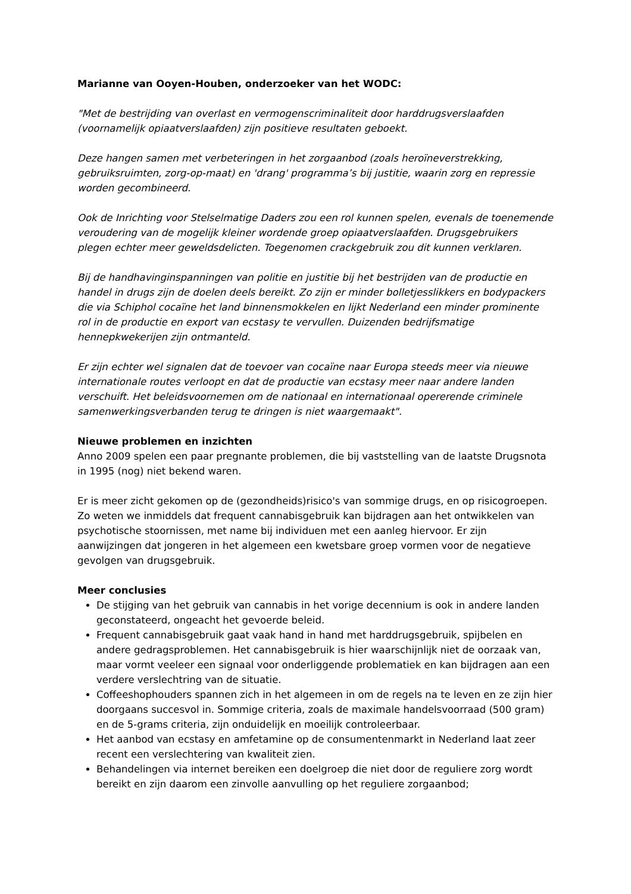Marianne van Ooyen-Houben, onderzoeker van het WODC:
"Met de bestrijding van overlast en vermogenscriminaliteit door harddrugsverslaafden (voornamelijk opiaatverslaafden) zijn positieve resultaten geboekt.
Deze hangen samen met verbeteringen in het zorgaanbod (zoals heroïneverstrekking, gebruiksruimten, zorg-op-maat) en 'drang' programma’s bij justitie, waarin zorg en repressie worden gecombineerd.
Ook de Inrichting voor Stelselmatige Daders zou een rol kunnen spelen, evenals de toenemende veroudering van de mogelijk kleiner wordende groep opiaatverslaafden. Drugsgebruikers plegen echter meer geweldsdelicten. Toegenomen crackgebruik zou dit kunnen verklaren.
Bij de handhavinginspanningen van politie en justitie bij het bestrijden van de productie en handel in drugs zijn de doelen deels bereikt. Zo zijn er minder bolletjesslikkers en bodypackers die via Schiphol cocaïne het land binnensmokkelen en lijkt Nederland een minder prominente rol in de productie en export van ecstasy te vervullen. Duizenden bedrijfsmatige hennepkwekerijen zijn ontmanteld.
Er zijn echter wel signalen dat de toevoer van cocaïne naar Europa steeds meer via nieuwe internationale routes verloopt en dat de productie van ecstasy meer naar andere landen verschuift. Het beleidsvoornemen om de nationaal en internationaal opererende criminele samenwerkingsverbanden terug te dringen is niet waargemaakt".
Nieuwe problemen en inzichten
Anno 2009 spelen een paar pregnante problemen, die bij vaststelling van de laatste Drugsnota in 1995 (nog) niet bekend waren.
Er is meer zicht gekomen op de (gezondheids)risico's van sommige drugs, en op risicogroepen. Zo weten we inmiddels dat frequent cannabisgebruik kan bijdragen aan het ontwikkelen van psychotische stoornissen, met name bij individuen met een aanleg hiervoor. Er zijn aanwijzingen dat jongeren in het algemeen een kwetsbare groep vormen voor de negatieve gevolgen van drugsgebruik.
Meer conclusies
De stijging van het gebruik van cannabis in het vorige decennium is ook in andere landen geconstateerd, ongeacht het gevoerde beleid.
Frequent cannabisgebruik gaat vaak hand in hand met harddrugsgebruik, spijbelen en andere gedragsproblemen. Het cannabisgebruik is hier waarschijnlijk niet de oorzaak van, maar vormt veeleer een signaal voor onderliggende problematiek en kan bijdragen aan een verdere verslechtring van de situatie.
Coffeeshophouders spannen zich in het algemeen in om de regels na te leven en ze zijn hier doorgaans succesvol in. Sommige criteria, zoals de maximale handelsvoorraad (500 gram) en de 5-grams criteria, zijn onduidelijk en moeilijk controleerbaar.
Het aanbod van ecstasy en amfetamine op de consumentenmarkt in Nederland laat zeer recent een verslechtering van kwaliteit zien.
Behandelingen via internet bereiken een doelgroep die niet door de reguliere zorg wordt bereikt en zijn daarom een zinvolle aanvulling op het reguliere zorgaanbod;